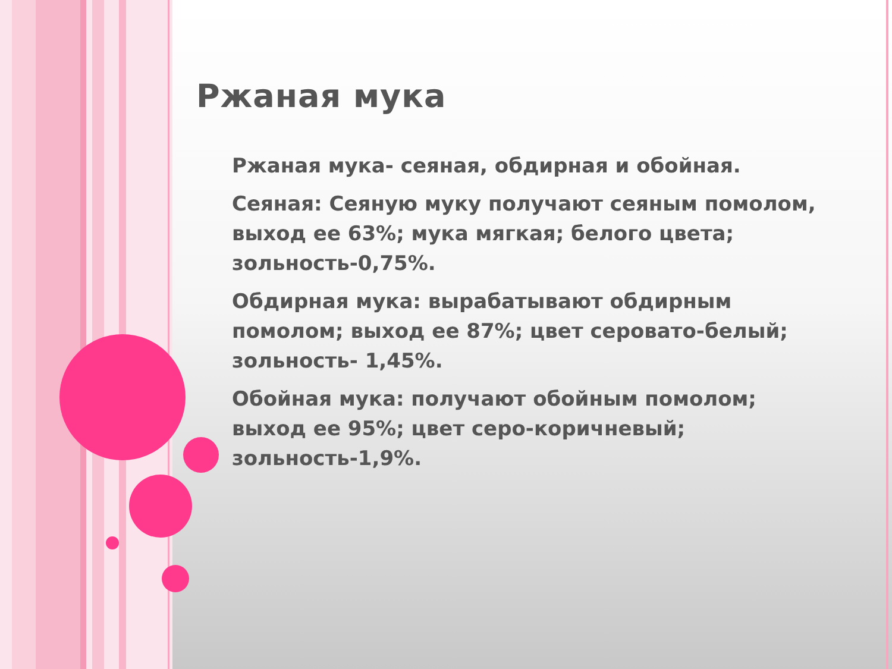Ржаная мука
Ржаная мука- сеяная, обдирная и обойная.
Сеяная: Сеяную муку получают сеяным помолом, выход ее 63%; мука мягкая; белого цвета; зольность-0,75%.
Обдирная мука: вырабатывают обдирным помолом; выход ее 87%; цвет серовато-белый; зольность- 1,45%.
Обойная мука: получают обойным помолом; выход ее 95%; цвет серо-коричневый; зольность-1,9%.